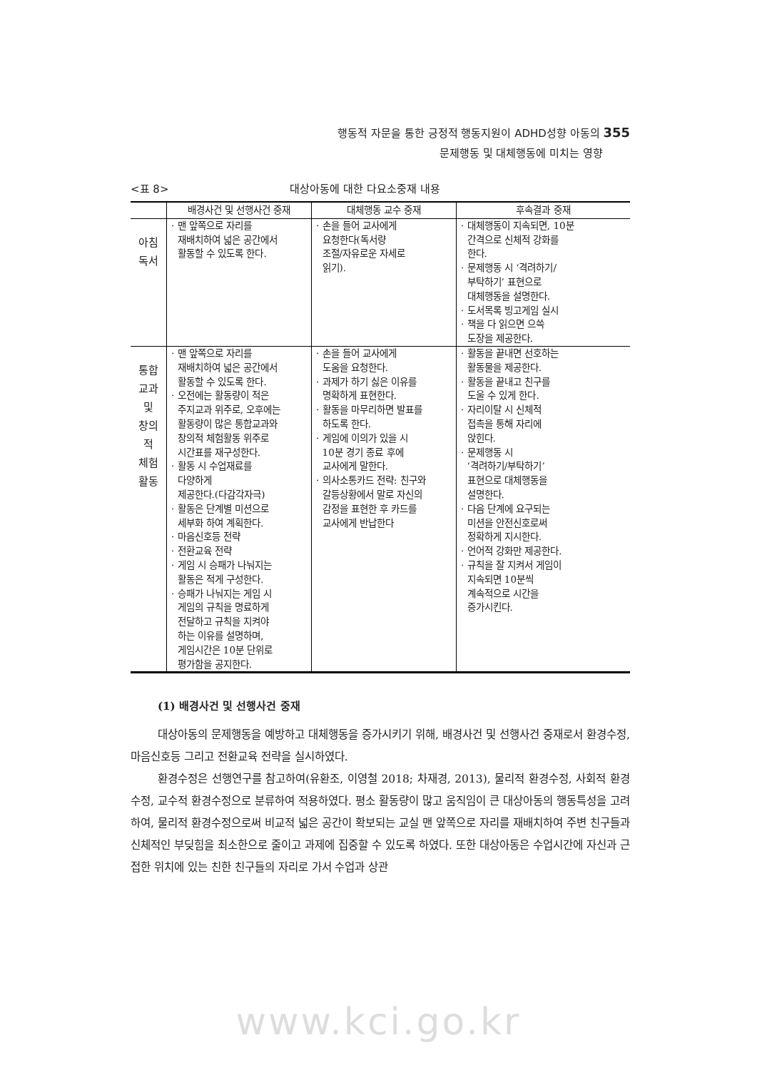행동적 자문을 통한 긍정적 행동지원이 ADHD성향 아동의 355
문제행동 및 대체행동에 미치는 영향
<표 8> 대상아동에 대한 다요소중재 내용
| | 배경사건 및 선행사건 중재 | 대체행동 교수 중재 | 후속결과 중재 |
| --- | --- | --- | --- |
| 아침 독서 | · 맨 앞쪽으로 자리를 재배치하여 넓은 공간에서 활동할 수 있도록 한다. | · 손을 들어 교사에게 요청한다(독서량 조절/자유로운 자세로 읽기). | · 대체행동이 지속되면, 10분 간격으로 신체적 강화를 한다. · 문제행동 시 ‘격려하기/ 부탁하기’ 표현으로 대체행동을 설명한다. · 도서목록 빙고게임 실시 · 책을 다 읽으면 으쓱 도장을 제공한다. |
| 통합 교과 및 창의 적 체험 활동 | · 맨 앞쪽으로 자리를 재배치하여 넓은 공간에서 활동할 수 있도록 한다. · 오전에는 활동량이 적은 주지교과 위주로, 오후에는 활동량이 많은 통합교과와 창의적 체험활동 위주로 시간표를 재구성한다. · 활동 시 수업재료를 다양하게 제공한다.(다감각자극) · 활동은 단계별 미션으로 세부화 하여 계획한다. · 마음신호등 전략 · 전환교육 전략 · 게임 시 승패가 나눠지는 활동은 적게 구성한다. · 승패가 나눠지는 게임 시 게임의 규칙을 명료하게 전달하고 규칙을 지켜야 하는 이유를 설명하며, 게임시간은 10분 단위로 평가함을 공지한다. | · 손을 들어 교사에게 도움을 요청한다. · 과제가 하기 싫은 이유를 명확하게 표현한다. · 활동을 마무리하면 발표를 하도록 한다. · 게임에 이의가 있을 시 10분 경기 종료 후에 교사에게 말한다. · 의사소통카드 전략: 친구와 갈등상황에서 말로 자신의 감정을 표현한 후 카드를 교사에게 반납한다 | · 활동을 끝내면 선호하는 활동물을 제공한다. · 활동을 끝내고 친구를 도울 수 있게 한다. · 자리이탈 시 신체적 접촉을 통해 자리에 앉힌다. · 문제행동 시 ‘격려하기/부탁하기’ 표현으로 대체행동을 설명한다. · 다음 단계에 요구되는 미션을 안전신호로써 정확하게 지시한다. · 언어적 강화만 제공한다. · 규칙을 잘 지켜서 게임이 지속되면 10분씩 계속적으로 시간을 증가시킨다. |
(1) 배경사건 및 선행사건 중재
대상아동의 문제행동을 예방하고 대체행동을 증가시키기 위해, 배경사건 및 선행사건 중재로서 환경수정, 마음신호등 그리고 전환교육 전략을 실시하였다.
환경수정은 선행연구를 참고하여(유환조, 이영철 2018; 차재경, 2013), 물리적 환경수정, 사회적 환경수정, 교수적 환경수정으로 분류하여 적용하였다. 평소 활동량이 많고 움직임이 큰 대상아동의 행동특성을 고려하여, 물리적 환경수정으로써 비교적 넓은 공간이 확보되는 교실 맨 앞쪽으로 자리를 재배치하여 주변 친구들과 신체적인 부딪힘을 최소한으로 줄이고 과제에 집중할 수 있도록 하였다. 또한 대상아동은 수업시간에 자신과 근접한 위치에 있는 친한 친구들의 자리로 가서 수업과 상관
www.kci.go.kr